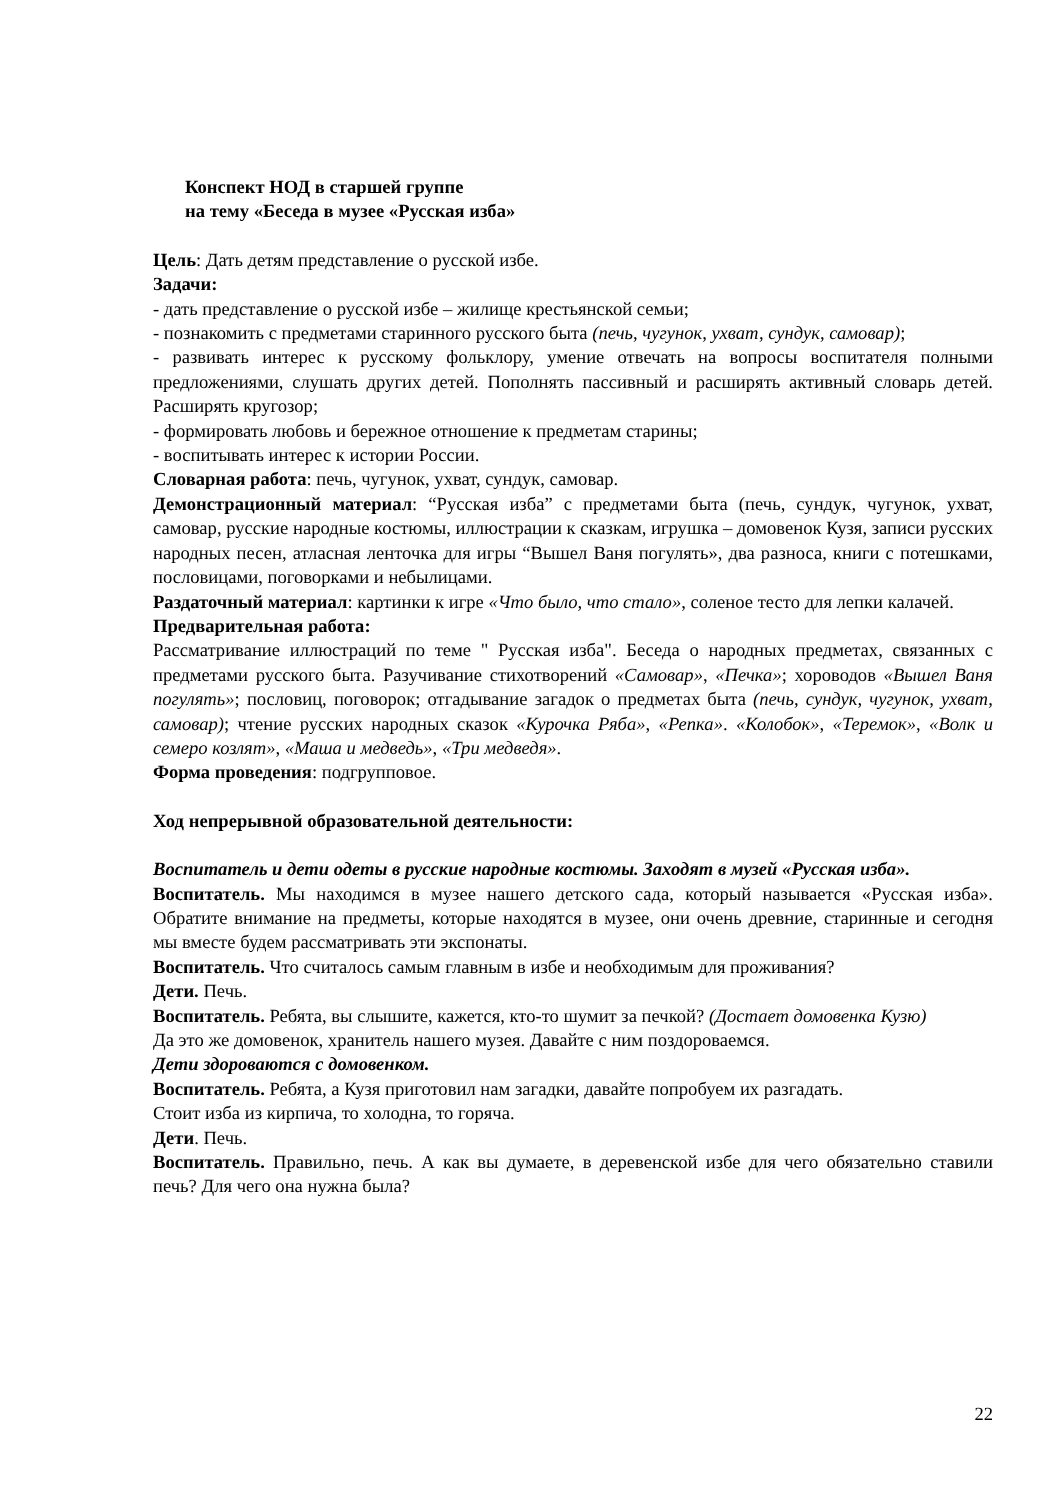Конспект НОД в старшей группе
на тему «Беседа в музее «Русская изба»
Цель: Дать детям представление о русской избе.
Задачи:
- дать представление о русской избе – жилище крестьянской семьи;
- познакомить с предметами старинного русского быта (печь, чугунок, ухват, сундук, самовар);
- развивать интерес к русскому фольклору, умение отвечать на вопросы воспитателя полными предложениями, слушать других детей. Пополнять пассивный и расширять активный словарь детей. Расширять кругозор;
- формировать любовь и бережное отношение к предметам старины;
- воспитывать интерес к истории России.
Словарная работа: печь, чугунок, ухват, сундук, самовар.
Демонстрационный материал: “Русская изба” с предметами быта (печь, сундук, чугунок, ухват, самовар, русские народные костюмы, иллюстрации к сказкам, игрушка – домовенок Кузя, записи русских народных песен, атласная ленточка для игры “Вышел Ваня погулять», два разноса, книги с потешками, пословицами, поговорками и небылицами.
Раздаточный материал: картинки к игре «Что было, что стало», соленое тесто для лепки калачей.
Предварительная работа:
Рассматривание иллюстраций по теме " Русская изба". Беседа о народных предметах, связанных с предметами русского быта. Разучивание стихотворений «Самовар», «Печка»; хороводов «Вышел Ваня погулять»; пословиц, поговорок; отгадывание загадок о предметах быта (печь, сундук, чугунок, ухват, самовар); чтение русских народных сказок «Курочка Ряба», «Репка». «Колобок», «Теремок», «Волк и семеро козлят», «Маша и медведь», «Три медведя».
Форма проведения: подгрупповое.
Ход непрерывной образовательной деятельности:
Воспитатель и дети одеты в русские народные костюмы. Заходят в музей «Русская изба».
Воспитатель. Мы находимся в музее нашего детского сада, который называется «Русская изба». Обратите внимание на предметы, которые находятся в музее, они очень древние, старинные и сегодня мы вместе будем рассматривать эти экспонаты.
Воспитатель. Что считалось самым главным в избе и необходимым для проживания?
Дети. Печь.
Воспитатель. Ребята, вы слышите, кажется, кто-то шумит за печкой? (Достает домовенка Кузю)
Да это же домовенок, хранитель нашего музея. Давайте с ним поздороваемся.
Дети здороваются с домовенком.
Воспитатель. Ребята, а Кузя приготовил нам загадки, давайте попробуем их разгадать.
Стоит изба из кирпича, то холодна, то горяча.
Дети. Печь.
Воспитатель. Правильно, печь. А как вы думаете, в деревенской избе для чего обязательно ставили печь? Для чего она нужна была?
22